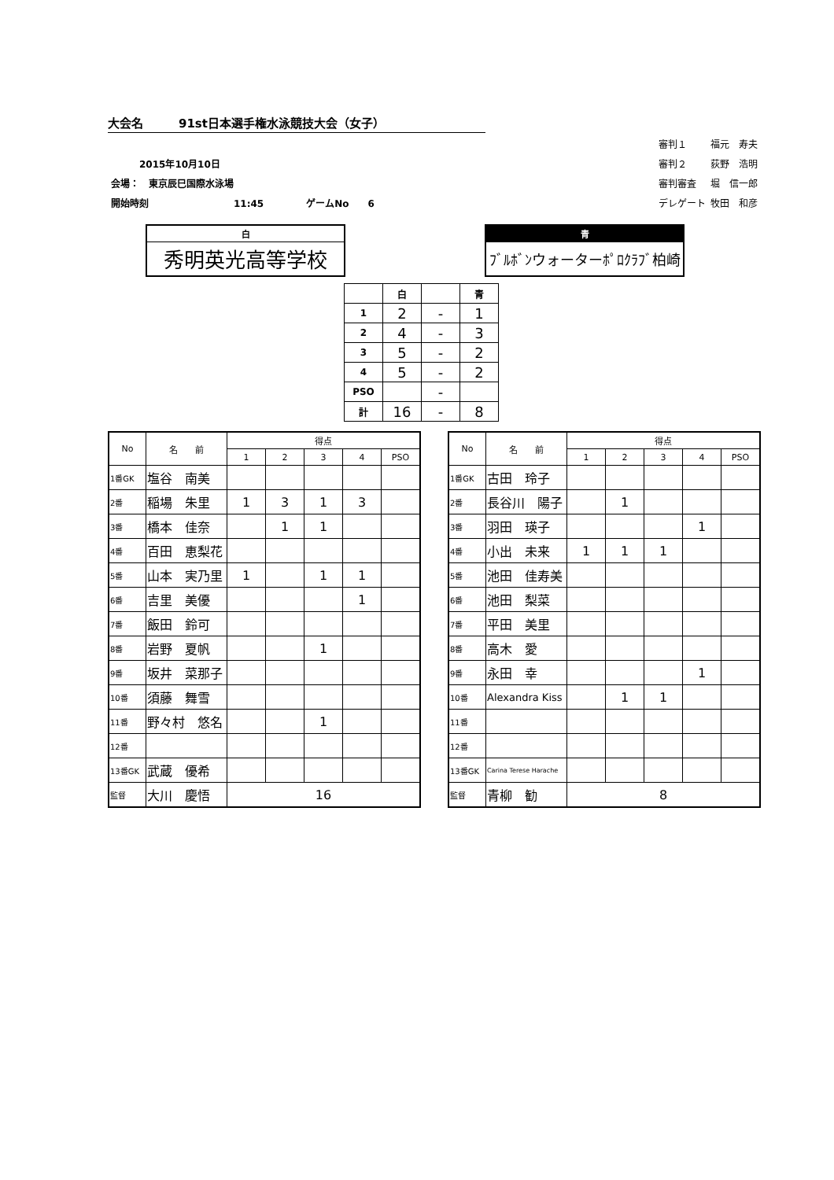大会名　　　91st日本選手権水泳競技大会（女子）
| 2015年10月10日 | |
| 会場： 東京辰巳国際水泳場 | |
| 開始時刻 11:45 | ゲームNo 6 |
| 審判１ | 福元 寿夫 |
| 審判２ | 荻野 浩明 |
| 審判審査 | 堀 信一郎 |
| デレゲート | 牧田 和彦 |
白
秀明英光高等学校
青
ﾌﾞﾙﾎﾞﾝウォーターﾎﾟﾛｸﾗﾌﾞ柏崎
| | 白 | | 青 |
| 1 | 2 | - | 1 |
| 2 | 4 | - | 3 |
| 3 | 5 | - | 2 |
| 4 | 5 | - | 2 |
| PSO | | - | |
| 計 | 16 | - | 8 |
| No | 名 前 | 得点 | | | | |
| --- | --- | --- | --- | --- | --- | --- |
| | | 1 | 2 | 3 | 4 | PSO |
| 1番GK | 塩谷 南美 | | | | | |
| 2番 | 稲場 朱里 | 1 | 3 | 1 | 3 | |
| 3番 | 橋本 佳奈 | | 1 | 1 | | |
| 4番 | 百田 恵梨花 | | | | | |
| 5番 | 山本 実乃里 | 1 | | 1 | 1 | |
| 6番 | 吉里 美優 | | | | 1 | |
| 7番 | 飯田 鈴可 | | | | | |
| 8番 | 岩野 夏帆 | | | 1 | | |
| 9番 | 坂井 菜那子 | | | | | |
| 10番 | 須藤 舞雪 | | | | | |
| 11番 | 野々村 悠名 | | | 1 | | |
| 12番 | | | | | | |
| 13番GK | 武蔵 優希 | | | | | |
| 監督 | 大川 慶悟 | 16 | | | | |
| No | 名 前 | 得点 | | | | |
| --- | --- | --- | --- | --- | --- | --- |
| | | 1 | 2 | 3 | 4 | PSO |
| 1番GK | 古田 玲子 | | | | | |
| 2番 | 長谷川 陽子 | | 1 | | | |
| 3番 | 羽田 瑛子 | | | | 1 | |
| 4番 | 小出 未来 | 1 | 1 | 1 | | |
| 5番 | 池田 佳寿美 | | | | | |
| 6番 | 池田 梨菜 | | | | | |
| 7番 | 平田 美里 | | | | | |
| 8番 | 高木 愛 | | | | | |
| 9番 | 永田 幸 | | | | 1 | |
| 10番 | Alexandra Kiss | | 1 | 1 | | |
| 11番 | | | | | | |
| 12番 | | | | | | |
| 13番GK | Carina Terese Harache | | | | | |
| 監督 | 青柳 勧 | 8 | | | | |